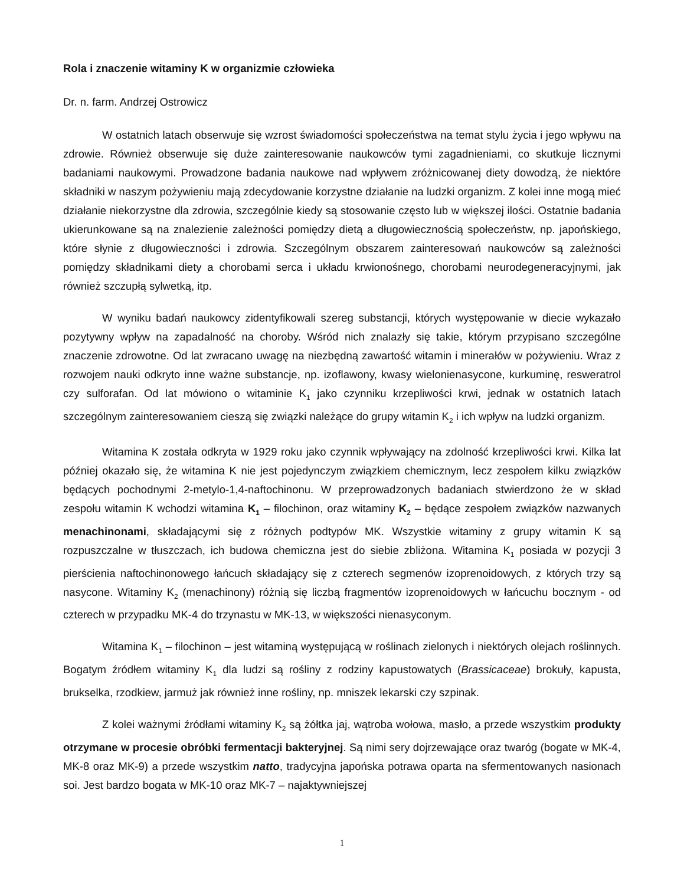Rola i znaczenie witaminy K w organizmie człowieka
Dr. n. farm. Andrzej Ostrowicz
W ostatnich latach obserwuje się wzrost świadomości społeczeństwa na temat stylu życia i jego wpływu na zdrowie. Również obserwuje się duże zainteresowanie naukowców tymi zagadnieniami, co skutkuje licznymi badaniami naukowymi. Prowadzone badania naukowe nad wpływem zróżnicowanej diety dowodzą, że niektóre składniki w naszym pożywieniu mają zdecydowanie korzystne działanie na ludzki organizm. Z kolei inne mogą mieć działanie niekorzystne dla zdrowia, szczególnie kiedy są stosowanie często lub w większej ilości. Ostatnie badania ukierunkowane są na znalezienie zależności pomiędzy dietą a długowiecznością społeczeństw, np. japońskiego, które słynie z długowieczności i zdrowia. Szczególnym obszarem zainteresowań naukowców są zależności pomiędzy składnikami diety a chorobami serca i układu krwionośnego, chorobami neurodegeneracyjnymi, jak również szczupłą sylwetką, itp.
W wyniku badań naukowcy zidentyfikowali szereg substancji, których występowanie w diecie wykazało pozytywny wpływ na zapadalność na choroby. Wśród nich znalazły się takie, którym przypisano szczególne znaczenie zdrowotne. Od lat zwracano uwagę na niezbędną zawartość witamin i minerałów w pożywieniu. Wraz z rozwojem nauki odkryto inne ważne substancje, np. izoflawony, kwasy wielonienasycone, kurkuminę, resweratrol czy sulforafan. Od lat mówiono o witaminie K<sub>1</sub> jako czynniku krzepliwości krwi, jednak w ostatnich latach szczególnym zainteresowaniem cieszą się związki należące do grupy witamin K<sub>2</sub> i ich wpływ na ludzki organizm.
Witamina K została odkryta w 1929 roku jako czynnik wpływający na zdolność krzepliwości krwi. Kilka lat później okazało się, że witamina K nie jest pojedynczym związkiem chemicznym, lecz zespołem kilku związków będących pochodnymi 2-metylo-1,4-naftochinonu. W przeprowadzonych badaniach stwierdzono że w skład zespołu witamin K wchodzi witamina K<sub>1</sub> – filochinon, oraz witaminy K<sub>2</sub> – będące zespołem związków nazwanych menachinonami, składającymi się z różnych podtypów MK. Wszystkie witaminy z grupy witamin K są rozpuszczalne w tłuszczach, ich budowa chemiczna jest do siebie zbliżona. Witamina K<sub>1</sub> posiada w pozycji 3 pierścienia naftochinonowego łańcuch składający się z czterech segmenów izoprenoidowych, z których trzy są nasycone. Witaminy K<sub>2</sub> (menachinony) różnią się liczbą fragmentów izoprenoidowych w łańcuchu bocznym - od czterech w przypadku MK-4 do trzynastu w MK-13, w większości nienasyconym.
Witamina K<sub>1</sub> – filochinon – jest witaminą występującą w roślinach zielonych i niektórych olejach roślinnych. Bogatym źródłem witaminy K<sub>1</sub> dla ludzi są rośliny z rodziny kapustowatych (Brassicaceae) brokuły, kapusta, brukselka, rzodkiew, jarmuż jak również inne rośliny, np. mniszek lekarski czy szpinak.
Z kolei ważnymi źródłami witaminy K<sub>2</sub> są żółtka jaj, wątroba wołowa, masło, a przede wszystkim produkty otrzymane w procesie obróbki fermentacji bakteryjnej. Są nimi sery dojrzewające oraz twaróg (bogate w MK-4, MK-8 oraz MK-9) a przede wszystkim natto, tradycyjna japońska potrawa oparta na sfermentowanych nasionach soi. Jest bardzo bogata w MK-10 oraz MK-7 – najaktywniejszej
1